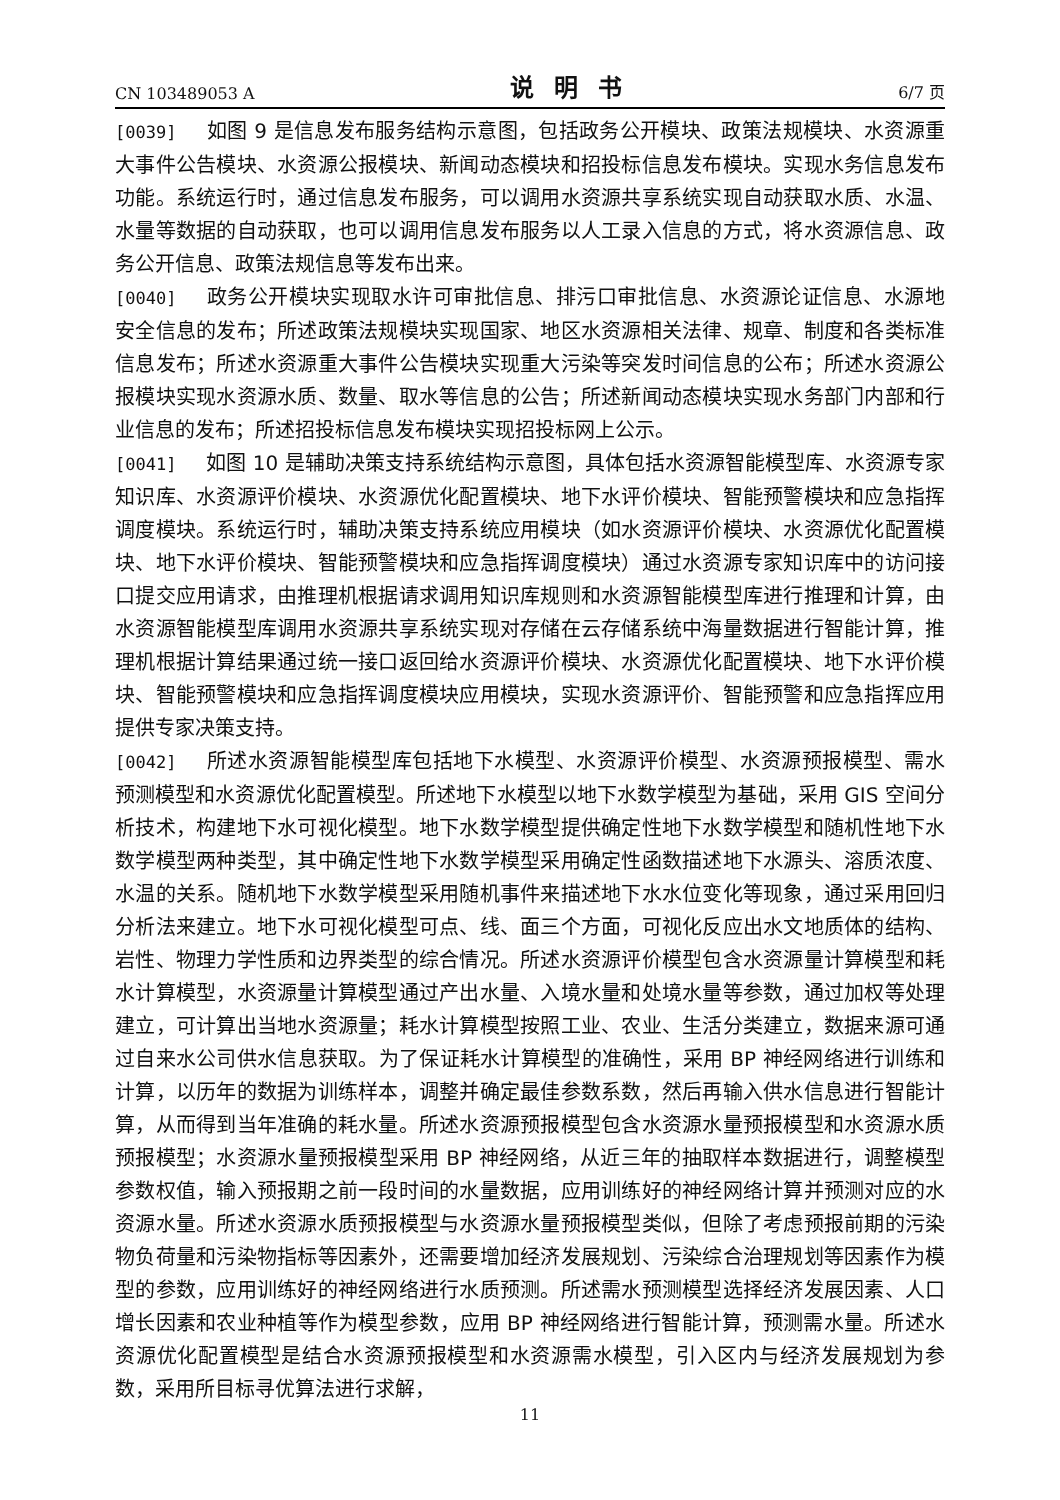CN 103489053 A 说明书 6/7 页
[0039] 如图 9 是信息发布服务结构示意图，包括政务公开模块、政策法规模块、水资源重大事件公告模块、水资源公报模块、新闻动态模块和招投标信息发布模块。实现水务信息发布功能。系统运行时，通过信息发布服务，可以调用水资源共享系统实现自动获取水质、水温、水量等数据的自动获取，也可以调用信息发布服务以人工录入信息的方式，将水资源信息、政务公开信息、政策法规信息等发布出来。
[0040] 政务公开模块实现取水许可审批信息、排污口审批信息、水资源论证信息、水源地安全信息的发布；所述政策法规模块实现国家、地区水资源相关法律、规章、制度和各类标准信息发布；所述水资源重大事件公告模块实现重大污染等突发时间信息的公布；所述水资源公报模块实现水资源水质、数量、取水等信息的公告；所述新闻动态模块实现水务部门内部和行业信息的发布；所述招投标信息发布模块实现招投标网上公示。
[0041] 如图 10 是辅助决策支持系统结构示意图，具体包括水资源智能模型库、水资源专家知识库、水资源评价模块、水资源优化配置模块、地下水评价模块、智能预警模块和应急指挥调度模块。系统运行时，辅助决策支持系统应用模块（如水资源评价模块、水资源优化配置模块、地下水评价模块、智能预警模块和应急指挥调度模块）通过水资源专家知识库中的访问接口提交应用请求，由推理机根据请求调用知识库规则和水资源智能模型库进行推理和计算，由水资源智能模型库调用水资源共享系统实现对存储在云存储系统中海量数据进行智能计算，推理机根据计算结果通过统一接口返回给水资源评价模块、水资源优化配置模块、地下水评价模块、智能预警模块和应急指挥调度模块应用模块，实现水资源评价、智能预警和应急指挥应用提供专家决策支持。
[0042] 所述水资源智能模型库包括地下水模型、水资源评价模型、水资源预报模型、需水预测模型和水资源优化配置模型。所述地下水模型以地下水数学模型为基础，采用 GIS 空间分析技术，构建地下水可视化模型。地下水数学模型提供确定性地下水数学模型和随机性地下水数学模型两种类型，其中确定性地下水数学模型采用确定性函数描述地下水源头、溶质浓度、水温的关系。随机地下水数学模型采用随机事件来描述地下水水位变化等现象，通过采用回归分析法来建立。地下水可视化模型可点、线、面三个方面，可视化反应出水文地质体的结构、岩性、物理力学性质和边界类型的综合情况。所述水资源评价模型包含水资源量计算模型和耗水计算模型，水资源量计算模型通过产出水量、入境水量和处境水量等参数，通过加权等处理建立，可计算出当地水资源量；耗水计算模型按照工业、农业、生活分类建立，数据来源可通过自来水公司供水信息获取。为了保证耗水计算模型的准确性，采用 BP 神经网络进行训练和计算，以历年的数据为训练样本，调整并确定最佳参数系数，然后再输入供水信息进行智能计算，从而得到当年准确的耗水量。所述水资源预报模型包含水资源水量预报模型和水资源水质预报模型；水资源水量预报模型采用 BP 神经网络，从近三年的抽取样本数据进行，调整模型参数权值，输入预报期之前一段时间的水量数据，应用训练好的神经网络计算并预测对应的水资源水量。所述水资源水质预报模型与水资源水量预报模型类似，但除了考虑预报前期的污染物负荷量和污染物指标等因素外，还需要增加经济发展规划、污染综合治理规划等因素作为模型的参数，应用训练好的神经网络进行水质预测。所述需水预测模型选择经济发展因素、人口增长因素和农业种植等作为模型参数，应用 BP 神经网络进行智能计算，预测需水量。所述水资源优化配置模型是结合水资源预报模型和水资源需水模型，引入区内与经济发展规划为参数，采用所目标寻优算法进行求解，
11